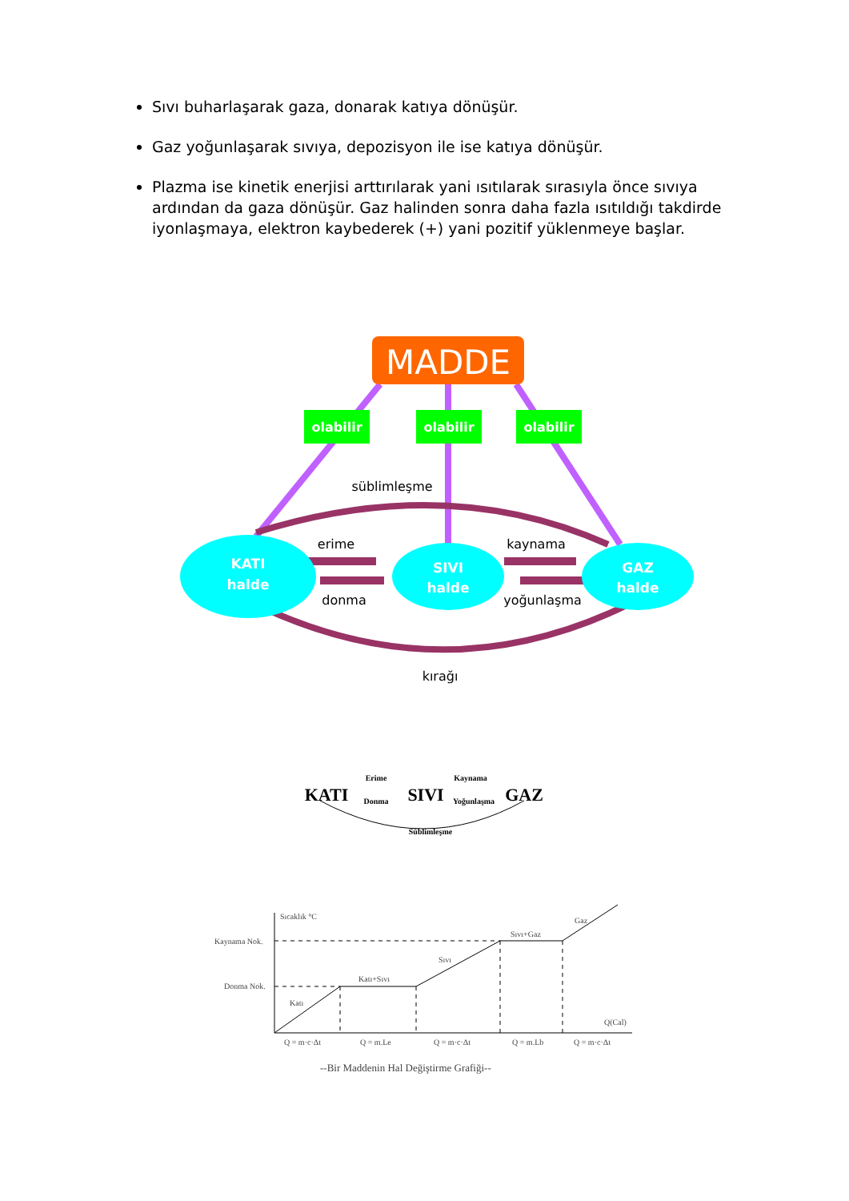Sıvı buharlaşarak gaza, donarak katıya dönüşür.
Gaz yoğunlaşarak sıvıya, depozisyon ile ise katıya dönüşür.
Plazma ise kinetik enerjisi arttırılarak yani ısıtılarak sırasıyla önce sıvıya ardından da gaza dönüşür. Gaz halinden sonra daha fazla ısıtıldığı takdirde iyonlaşmaya, elektron kaybederek (+) yani pozitif yüklenmeye başlar.
MADDE
olabilir
olabilir
olabilir
KATI
halde
SIVI
halde
GAZ
halde
süblimleşme
erime
donma
kaynama
yoğunlaşma
kırağı
KATI
SIVI
GAZ
Erime
Donma
Kaynama
Yoğunlaşma
Süblimleşme
Sıcaklık °C
Kaynama Nok.
Donma Nok.
Katı
Katı+Sıvı
Sıvı
Sıvı+Gaz
Gaz
Q(Cal)
Q = m·c·Δt
Q = m.Le
Q = m·c·Δt
Q = m.Lb
Q = m·c·Δt
--Bir Maddenin Hal Değiştirme Grafiği--